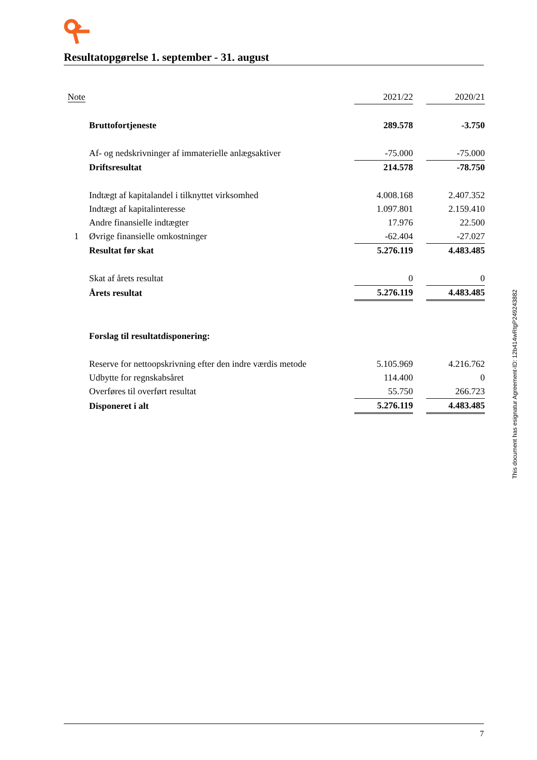Resultatopgørelse 1. september - 31. august
| Note | | 2021/22 | | 2020/21 |
| | Bruttofortjeneste | 289.578 | | -3.750 |
| | Af- og nedskrivninger af immaterielle anlægsaktiver | -75.000 | | -75.000 |
| | Driftsresultat | 214.578 | | -78.750 |
| | Indtægt af kapitalandel i tilknyttet virksomhed | 4.008.168 | | 2.407.352 |
| | Indtægt af kapitalinteresse | 1.097.801 | | 2.159.410 |
| | Andre finansielle indtægter | 17.976 | | 22.500 |
| 1 | Øvrige finansielle omkostninger | -62.404 | | -27.027 |
| | Resultat før skat | 5.276.119 | | 4.483.485 |
| | Skat af årets resultat | 0 | | 0 |
| | Årets resultat | 5.276.119 | | 4.483.485 |
| | Forslag til resultatdisponering: | | | |
| | Reserve for nettoopskrivning efter den indre værdis metode | 5.105.969 | | 4.216.762 |
| | Udbytte for regnskabsåret | 114.400 | | 0 |
| | Overføres til overført resultat | 55.750 | | 266.723 |
| | Disponeret i alt | 5.276.119 | | 4.483.485 |
This document has esignatur Agreement-ID: 12b414wRtgP249243882
7